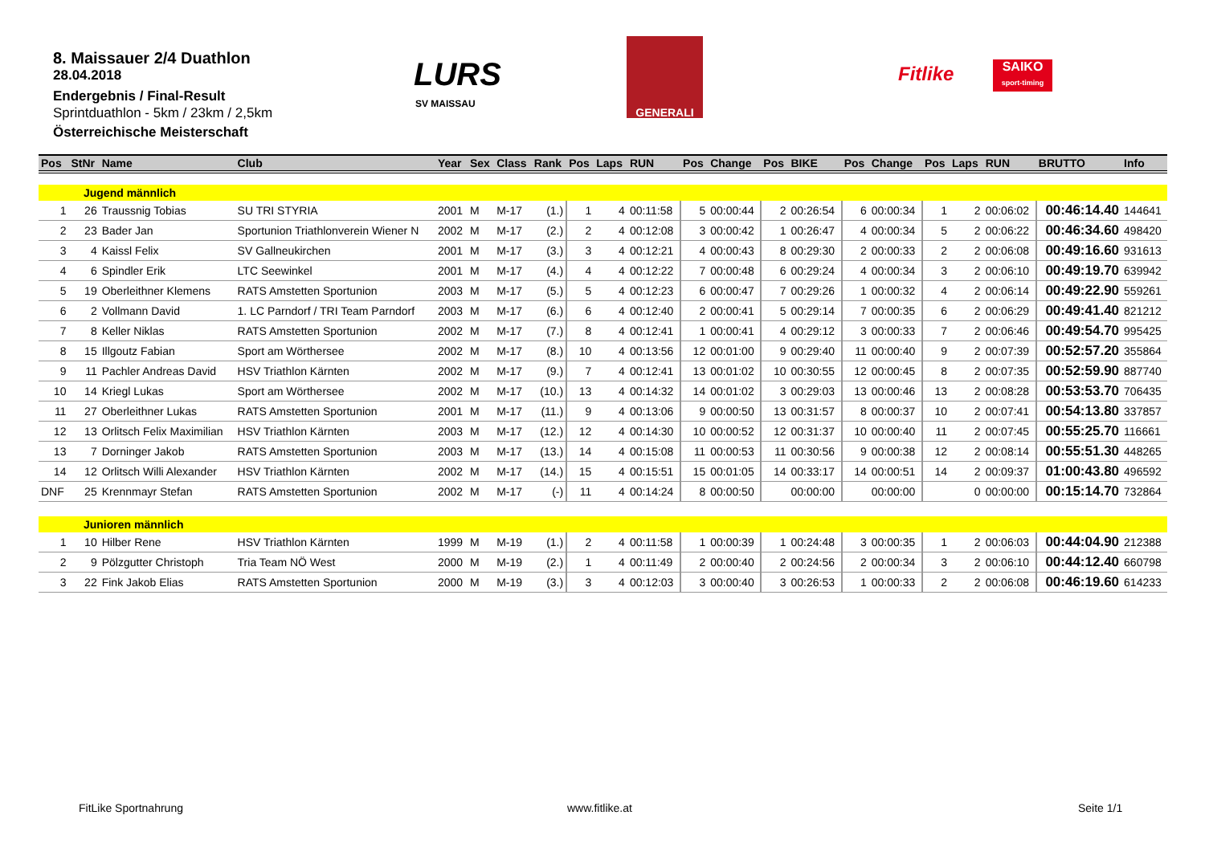8. Maissauer 2/4 Duathlon
28.04.2018
Endergebnis / Final-Result
Sprintduathlon - 5km / 23km / 2,5km
Österreichische Meisterschaft
LURS
SV MAISSAU
GENERALI
Fitlike
SAIKO
sport-timing
| Pos | StNr | Name | Club | Year | Sex | Class | Rank | Pos | Laps | RUN | Pos | Change | Pos | BIKE | Pos | Change | Pos | Laps | RUN | BRUTTO | Info |
| --- | --- | --- | --- | --- | --- | --- | --- | --- | --- | --- | --- | --- | --- | --- | --- | --- | --- | --- | --- | --- | --- |
| | Jugend männlich | | | | | | | | | | | | | | | | | | | | |
| 1 | 26 | Traussnig Tobias | SU TRI STYRIA | 2001 | M | M-17 | (1.) | 1 | 4 | 00:11:58 | 5 | 00:00:44 | 2 | 00:26:54 | 6 | 00:00:34 | 1 | 2 | 00:06:02 | 00:46:14.40 | 144641 |
| 2 | 23 | Bader Jan | Sportunion Triathlonverein Wiener N | 2002 | M | M-17 | (2.) | 2 | 4 | 00:12:08 | 3 | 00:00:42 | 1 | 00:26:47 | 4 | 00:00:34 | 5 | 2 | 00:06:22 | 00:46:34.60 | 498420 |
| 3 | 4 | Kaissl Felix | SV Gallneukirchen | 2001 | M | M-17 | (3.) | 3 | 4 | 00:12:21 | 4 | 00:00:43 | 8 | 00:29:30 | 2 | 00:00:33 | 2 | 2 | 00:06:08 | 00:49:16.60 | 931613 |
| 4 | 6 | Spindler Erik | LTC Seewinkel | 2001 | M | M-17 | (4.) | 4 | 4 | 00:12:22 | 7 | 00:00:48 | 6 | 00:29:24 | 4 | 00:00:34 | 3 | 2 | 00:06:10 | 00:49:19.70 | 639942 |
| 5 | 19 | Oberleithner Klemens | RATS Amstetten Sportunion | 2003 | M | M-17 | (5.) | 5 | 4 | 00:12:23 | 6 | 00:00:47 | 7 | 00:29:26 | 1 | 00:00:32 | 4 | 2 | 00:06:14 | 00:49:22.90 | 559261 |
| 6 | 2 | Vollmann David | 1. LC Parndorf / TRI Team Parndorf | 2003 | M | M-17 | (6.) | 6 | 4 | 00:12:40 | 2 | 00:00:41 | 5 | 00:29:14 | 7 | 00:00:35 | 6 | 2 | 00:06:29 | 00:49:41.40 | 821212 |
| 7 | 8 | Keller Niklas | RATS Amstetten Sportunion | 2002 | M | M-17 | (7.) | 8 | 4 | 00:12:41 | 1 | 00:00:41 | 4 | 00:29:12 | 3 | 00:00:33 | 7 | 2 | 00:06:46 | 00:49:54.70 | 995425 |
| 8 | 15 | Illgoutz Fabian | Sport am Wörthersee | 2002 | M | M-17 | (8.) | 10 | 4 | 00:13:56 | 12 | 00:01:00 | 9 | 00:29:40 | 11 | 00:00:40 | 9 | 2 | 00:07:39 | 00:52:57.20 | 355864 |
| 9 | 11 | Pachler Andreas David | HSV Triathlon Kärnten | 2002 | M | M-17 | (9.) | 7 | 4 | 00:12:41 | 13 | 00:01:02 | 10 | 00:30:55 | 12 | 00:00:45 | 8 | 2 | 00:07:35 | 00:52:59.90 | 887740 |
| 10 | 14 | Kriegl Lukas | Sport am Wörthersee | 2002 | M | M-17 | (10.) | 13 | 4 | 00:14:32 | 14 | 00:01:02 | 3 | 00:29:03 | 13 | 00:00:46 | 13 | 2 | 00:08:28 | 00:53:53.70 | 706435 |
| 11 | 27 | Oberleithner Lukas | RATS Amstetten Sportunion | 2001 | M | M-17 | (11.) | 9 | 4 | 00:13:06 | 9 | 00:00:50 | 13 | 00:31:57 | 8 | 00:00:37 | 10 | 2 | 00:07:41 | 00:54:13.80 | 337857 |
| 12 | 13 | Orlitsch Felix Maximilian | HSV Triathlon Kärnten | 2003 | M | M-17 | (12.) | 12 | 4 | 00:14:30 | 10 | 00:00:52 | 12 | 00:31:37 | 10 | 00:00:40 | 11 | 2 | 00:07:45 | 00:55:25.70 | 116661 |
| 13 | 7 | Dorninger Jakob | RATS Amstetten Sportunion | 2003 | M | M-17 | (13.) | 14 | 4 | 00:15:08 | 11 | 00:00:53 | 11 | 00:30:56 | 9 | 00:00:38 | 12 | 2 | 00:08:14 | 00:55:51.30 | 448265 |
| 14 | 12 | Orlitsch Willi Alexander | HSV Triathlon Kärnten | 2002 | M | M-17 | (14.) | 15 | 4 | 00:15:51 | 15 | 00:01:05 | 14 | 00:33:17 | 14 | 00:00:51 | 14 | 2 | 00:09:37 | 01:00:43.80 | 496592 |
| DNF | 25 | Krennmayr Stefan | RATS Amstetten Sportunion | 2002 | M | M-17 | (-) | 11 | 4 | 00:14:24 | 8 | 00:00:50 | | 00:00:00 | | 00:00:00 | | 0 | 00:00:00 | 00:15:14.70 | 732864 |
| | Junioren männlich | | | | | | | | | | | | | | | | | | | | |
| 1 | 10 | Hilber Rene | HSV Triathlon Kärnten | 1999 | M | M-19 | (1.) | 2 | 4 | 00:11:58 | 1 | 00:00:39 | 1 | 00:24:48 | 3 | 00:00:35 | 1 | 2 | 00:06:03 | 00:44:04.90 | 212388 |
| 2 | 9 | Pölzgutter Christoph | Tria Team NÖ West | 2000 | M | M-19 | (2.) | 1 | 4 | 00:11:49 | 2 | 00:00:40 | 2 | 00:24:56 | 2 | 00:00:34 | 3 | 2 | 00:06:10 | 00:44:12.40 | 660798 |
| 3 | 22 | Fink Jakob Elias | RATS Amstetten Sportunion | 2000 | M | M-19 | (3.) | 3 | 4 | 00:12:03 | 3 | 00:00:40 | 3 | 00:26:53 | 1 | 00:00:33 | 2 | 2 | 00:06:08 | 00:46:19.60 | 614233 |
FitLike Sportnahrung www.fitlike.at Seite 1/1